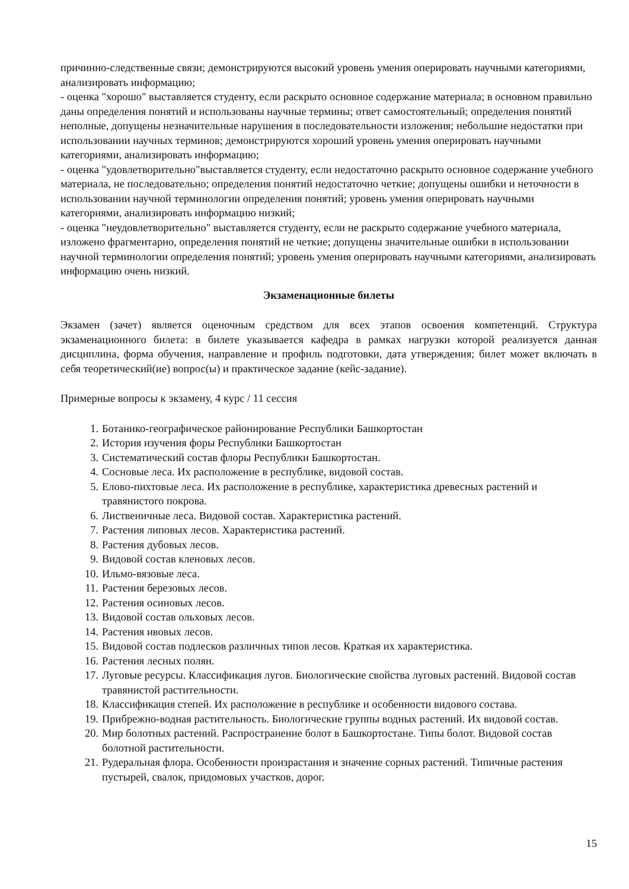причинно-следственные связи; демонстрируются высокий уровень умения оперировать научными категориями, анализировать информацию;
- оценка "хорошо" выставляется студенту, если раскрыто основное содержание материала; в основном правильно даны определения понятий и использованы научные термины; ответ самостоятельный; определения понятий неполные, допущены незначительные нарушения в последовательности изложения; небольшие недостатки при использовании научных терминов; демонстрируются хороший уровень умения оперировать научными категориями, анализировать информацию;
- оценка "удовлетворительно"выставляется студенту, если недостаточно раскрыто основное содержание учебного материала, не последовательно; определения понятий недостаточно четкие; допущены ошибки и неточности в использовании научной терминологии определения понятий; уровень умения оперировать научными категориями, анализировать информацию низкий;
- оценка "неудовлетворительно" выставляется студенту, если не раскрыто содержание учебного материала, изложено фрагментарно, определения понятий не четкие; допущены значительные ошибки в использовании научной терминологии определения понятий; уровень умения оперировать научными категориями, анализировать информацию очень низкий.
Экзаменационные билеты
Экзамен (зачет) является оценочным средством для всех этапов освоения компетенций. Структура экзаменационного билета: в билете указывается кафедра в рамках нагрузки которой реализуется данная дисциплина, форма обучения, направление и профиль подготовки, дата утверждения; билет может включать в себя теоретический(ие) вопрос(ы) и практическое задание (кейс-задание).
Примерные вопросы к экзамену, 4 курс / 11 сессия
1. Ботанико-географическое районирование Республики Башкортостан
2. История изучения форы Республики Башкортостан
3. Систематический состав флоры Республики Башкортостан.
4. Сосновые леса. Их расположение в республике, видовой состав.
5. Елово-пихтовые леса. Их расположение в республике, характеристика древесных растений и травянистого покрова.
6. Лиственичные леса. Видовой состав. Характеристика растений.
7. Растения липовых лесов. Характеристика растений.
8. Растения дубовых лесов.
9. Видовой состав кленовых лесов.
10. Ильмо-вязовые леса.
11. Растения березовых лесов.
12. Растения осиновых лесов.
13. Видовой состав ольховых лесов.
14. Растения ивовых лесов.
15. Видовой состав подлесков различных типов лесов. Краткая их характеристика.
16. Растения лесных полян.
17. Луговые ресурсы. Классификация лугов. Биологические свойства луговых растений. Видовой состав травянистой растительности.
18. Классификация степей. Их расположение в республике и особенности видового состава.
19. Прибрежно-водная растительность. Биологические группы водных растений. Их видовой состав.
20. Мир болотных растений. Распространение болот в Башкортостане. Типы болот. Видовой состав болотной растительности.
21. Рудеральная флора. Особенности произрастания и значение сорных растений. Типичные растения пустырей, свалок, придомовых участков, дорог.
15